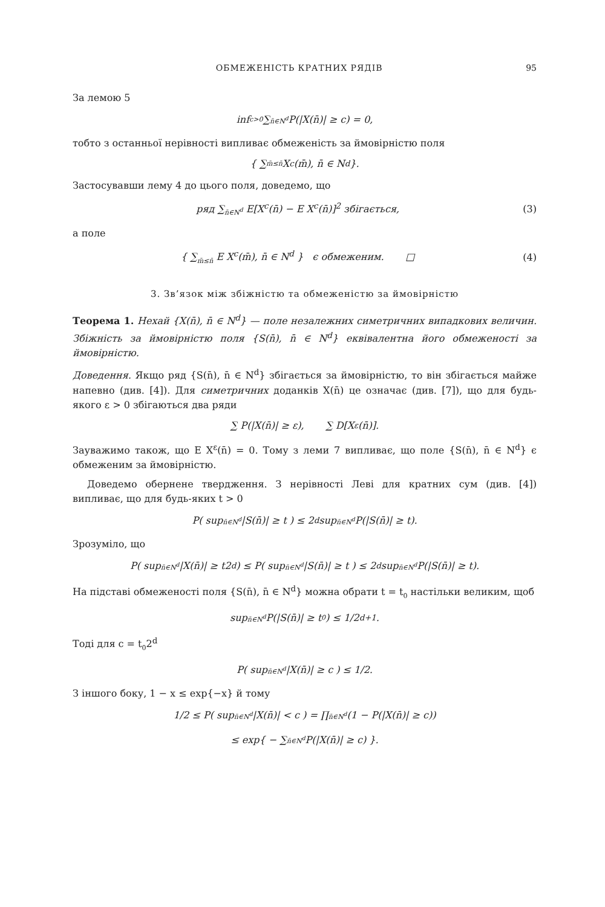ОБМЕЖЕНІСТЬ КРАТНИХ РЯДІВ 95
За лемою 5
inf<sub>c>0</sub> ∑<sub>n̄∈N<sup>d</sup></sub> P(|X(n̄)| ≥ c) = 0,
тобто з останньої нерівності випливає обмеженість за ймовірністю поля
{ ∑<sub>m̄≤n̄</sub> X<sup>c</sup>(m̄), n̄ ∈ N<sup>d</sup> }.
Застосувавши лему 4 до цього поля, доведемо, що
ряд ∑<sub>n̄∈N<sup>d</sup></sub> E[X<sup>c</sup>(n̄) − E X<sup>c</sup>(n̄)]<sup>2</sup> збігається, (3)
а поле
{ ∑<sub>m̄≤n̄</sub> E X<sup>c</sup>(m̄), n̄ ∈ N<sup>d</sup> } є обмеженим. □ (4)
3. Зв’язок між збіжністю та обмеженістю за ймовірністю
Теорема 1. Нехай {X(n̄), n̄ ∈ N<sup>d</sup>} — поле незалежних симетричних випадкових величин. Збіжність за ймовірністю поля {S(n̄), n̄ ∈ N<sup>d</sup>} еквівалентна його обмеженості за ймовірністю.
Доведення. Якщо ряд {S(n̄), n̄ ∈ N<sup>d</sup>} збігається за ймовірністю, то він збігається майже напевно (див. [4]). Для симетричних доданків X(n̄) це означає (див. [7]), що для будь-якого ε > 0 збігаються два ряди
∑ P(|X(n̄)| ≥ ε), ∑ D[X<sup>ε</sup>(n̄)].
Зауважимо також, що E X<sup>ε</sup>(n̄) = 0. Тому з леми 7 випливає, що поле {S(n̄), n̄ ∈ N<sup>d</sup>} є обмеженим за ймовірністю.
Доведемо обернене твердження. З нерівності Леві для кратних сум (див. [4]) випливає, що для будь-яких t > 0
P( sup<sub>n̄∈N<sup>d</sup></sub> |S(n̄)| ≥ t ) ≤ 2<sup>d</sup> sup<sub>n̄∈N<sup>d</sup></sub> P(|S(n̄)| ≥ t).
Зрозуміло, що
P( sup<sub>n̄∈N<sup>d</sup></sub> |X(n̄)| ≥ t2<sup>d</sup> ) ≤ P( sup<sub>n̄∈N<sup>d</sup></sub> |S(n̄)| ≥ t ) ≤ 2<sup>d</sup> sup<sub>n̄∈N<sup>d</sup></sub> P(|S(n̄)| ≥ t).
На підставі обмеженості поля {S(n̄), n̄ ∈ N<sup>d</sup>} можна обрати t = t<sub>0</sub> настільки великим, щоб
sup<sub>n̄∈N<sup>d</sup></sub> P(|S(n̄)| ≥ t<sub>0</sub>) ≤ 1/2<sup>d+1</sup>.
Тоді для c = t<sub>0</sub>2<sup>d</sup>
P( sup<sub>n̄∈N<sup>d</sup></sub> |X(n̄)| ≥ c ) ≤ 1/2.
З іншого боку, 1 − x ≤ exp{−x} й тому
1/2 ≤ P( sup<sub>n̄∈N<sup>d</sup></sub> |X(n̄)| < c ) = ∏<sub>n̄∈N<sup>d</sup></sub> (1 − P(|X(n̄)| ≥ c))
≤ exp{ − ∑<sub>n̄∈N<sup>d</sup></sub> P(|X(n̄)| ≥ c) }.